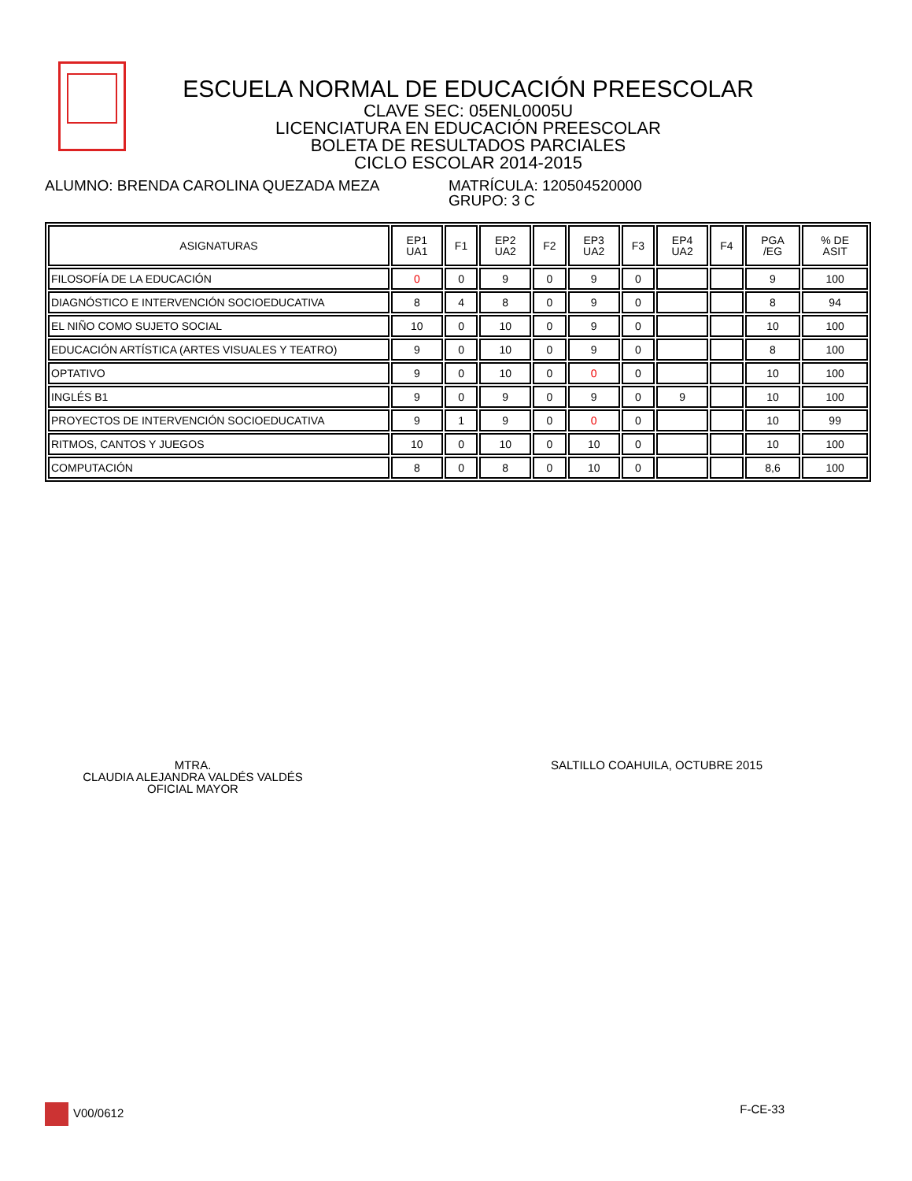ESCUELA NORMAL DE EDUCACIÓN PREESCOLAR
CLAVE SEC: 05ENL0005U
LICENCIATURA EN EDUCACIÓN PREESCOLAR
BOLETA DE RESULTADOS PARCIALES
CICLO ESCOLAR 2014-2015
ALUMNO: BRENDA CAROLINA QUEZADA MEZA MATRÍCULA: 120504520000
GRUPO: 3 C
| ASIGNATURAS | EP1 UA1 | F1 | EP2 UA2 | F2 | EP3 UA2 | F3 | EP4 UA2 | F4 | PGA /EG | % DE ASIT |
| --- | --- | --- | --- | --- | --- | --- | --- | --- | --- | --- |
| FILOSOFÍA DE LA EDUCACIÓN | 0 | 0 | 9 | 0 | 9 | 0 | | | 9 | 100 |
| DIAGNÓSTICO E INTERVENCIÓN SOCIOEDUCATIVA | 8 | 4 | 8 | 0 | 9 | 0 | | | 8 | 94 |
| EL NIÑO COMO SUJETO SOCIAL | 10 | 0 | 10 | 0 | 9 | 0 | | | 10 | 100 |
| EDUCACIÓN ARTÍSTICA (ARTES VISUALES Y TEATRO) | 9 | 0 | 10 | 0 | 9 | 0 | | | 8 | 100 |
| OPTATIVO | 9 | 0 | 10 | 0 | 0 | 0 | | | 10 | 100 |
| INGLÉS B1 | 9 | 0 | 9 | 0 | 9 | 0 | 9 | | 10 | 100 |
| PROYECTOS DE INTERVENCIÓN SOCIOEDUCATIVA | 9 | 1 | 9 | 0 | 0 | 0 | | | 10 | 99 |
| RITMOS, CANTOS Y JUEGOS | 10 | 0 | 10 | 0 | 10 | 0 | | | 10 | 100 |
| COMPUTACIÓN | 8 | 0 | 8 | 0 | 10 | 0 | | | 8,6 | 100 |
MTRA.
CLAUDIA ALEJANDRA VALDÉS VALDÉS
OFICIAL MAYOR
SALTILLO COAHUILA, OCTUBRE 2015
V00/0612 F-CE-33